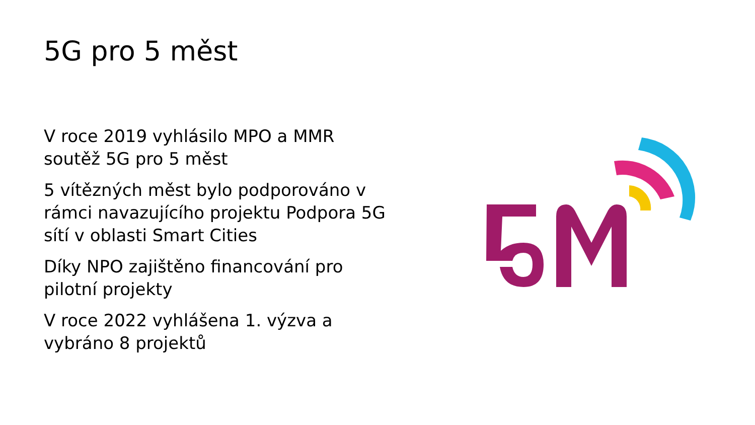5G pro 5 měst
V roce 2019 vyhlásilo MPO a MMR soutěž 5G pro 5 měst
5 vítězných měst bylo podporováno v rámci navazujícího projektu Podpora 5G sítí v oblasti Smart Cities
Díky NPO zajištěno financování pro pilotní projekty
V roce 2022 vyhlášena 1. výzva a vybráno 8 projektů